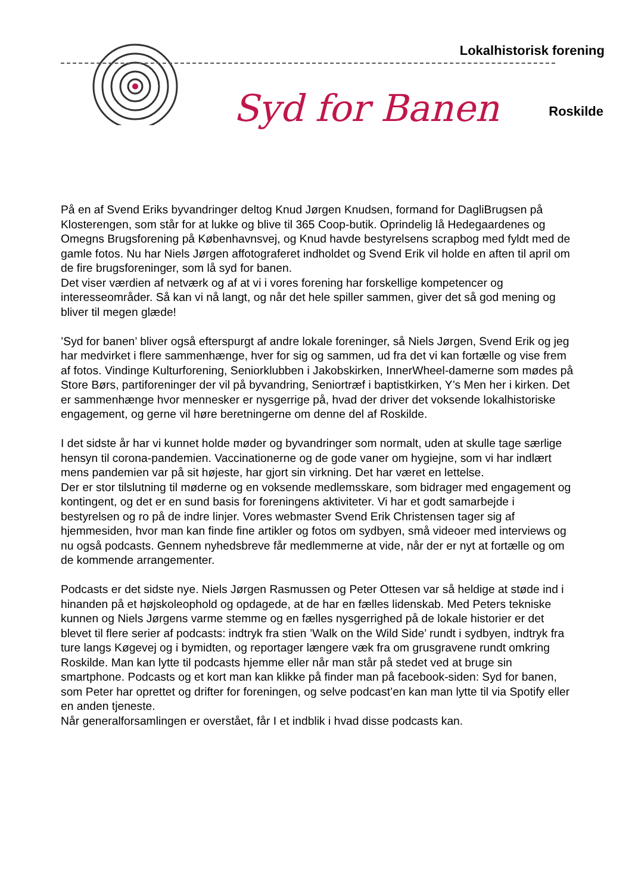Lokalhistorisk forening
Syd for Banen Roskilde
På en af Svend Eriks byvandringer deltog Knud Jørgen Knudsen, formand for DagliBrugsen på Klosterengen, som står for at lukke og blive til 365 Coop-butik. Oprindelig lå Hedegaardenes og Omegns Brugsforening på Københavnsvej, og Knud havde bestyrelsens scrapbog med fyldt med de gamle fotos. Nu har Niels Jørgen affotograferet indholdet og Svend Erik vil holde en aften til april om de fire brugsforeninger, som lå syd for banen.
Det viser værdien af netværk og af at vi i vores forening har forskellige kompetencer og interesseområder. Så kan vi nå langt, og når det hele spiller sammen, giver det så god mening og bliver til megen glæde!
’Syd for banen’ bliver også efterspurgt af andre lokale foreninger, så Niels Jørgen, Svend Erik og jeg har medvirket i flere sammenhænge, hver for sig og sammen, ud fra det vi kan fortælle og vise frem af fotos. Vindinge Kulturforening, Seniorklubben i Jakobskirken, InnerWheel-damerne som mødes på Store Børs, partiforeninger der vil på byvandring, Seniortræf i baptistkirken, Y’s Men her i kirken. Det er sammenhænge hvor mennesker er nysgerrige på, hvad der driver det voksende lokalhistoriske engagement, og gerne vil høre beretningerne om denne del af Roskilde.
I det sidste år har vi kunnet holde møder og byvandringer som normalt, uden at skulle tage særlige hensyn til corona-pandemien. Vaccinationerne og de gode vaner om hygiejne, som vi har indlært mens pandemien var på sit højeste, har gjort sin virkning. Det har været en lettelse.
Der er stor tilslutning til møderne og en voksende medlemsskare, som bidrager med engagement og kontingent, og det er en sund basis for foreningens aktiviteter. Vi har et godt samarbejde i bestyrelsen og ro på de indre linjer. Vores webmaster Svend Erik Christensen tager sig af hjemmesiden, hvor man kan finde fine artikler og fotos om sydbyen, små videoer med interviews og nu også podcasts. Gennem nyhedsbreve får medlemmerne at vide, når der er nyt at fortælle og om de kommende arrangementer.
Podcasts er det sidste nye. Niels Jørgen Rasmussen og Peter Ottesen var så heldige at støde ind i hinanden på et højskoleophold og opdagede, at de har en fælles lidenskab. Med Peters tekniske kunnen og Niels Jørgens varme stemme og en fælles nysgerrighed på de lokale historier er det blevet til flere serier af podcasts: indtryk fra stien ’Walk on the Wild Side’ rundt i sydbyen, indtryk fra ture langs Køgevej og i bymidten, og reportager længere væk fra om grusgravene rundt omkring Roskilde. Man kan lytte til podcasts hjemme eller når man står på stedet ved at bruge sin smartphone. Podcasts og et kort man kan klikke på finder man på facebook-siden: Syd for banen, som Peter har oprettet og drifter for foreningen, og selve podcast’en kan man lytte til via Spotify eller en anden tjeneste.
Når generalforsamlingen er overstået, får I et indblik i hvad disse podcasts kan.